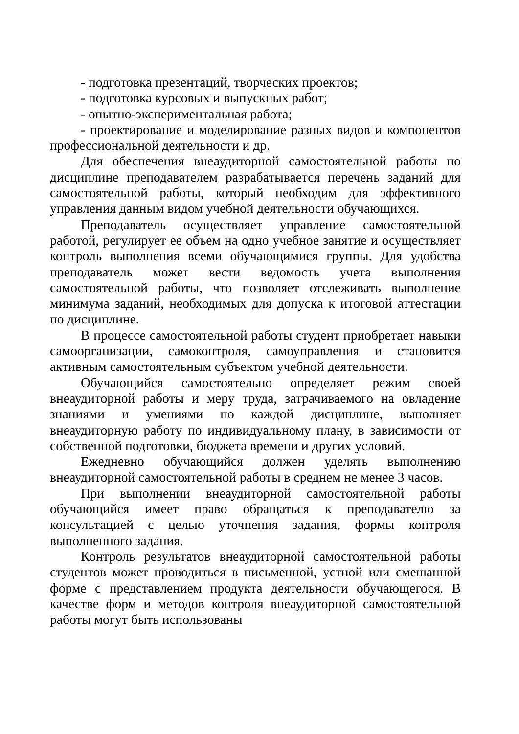- подготовка презентаций, творческих проектов;
- подготовка курсовых и выпускных работ;
- опытно-экспериментальная работа;
- проектирование и моделирование разных видов и компонентов профессиональной деятельности и др.
Для обеспечения внеаудиторной самостоятельной работы по дисциплине преподавателем разрабатывается перечень заданий для самостоятельной работы, который необходим для эффективного управления данным видом учебной деятельности обучающихся.
Преподаватель осуществляет управление самостоятельной работой, регулирует ее объем на одно учебное занятие и осуществляет контроль выполнения всеми обучающимися группы. Для удобства преподаватель может вести ведомость учета выполнения самостоятельной работы, что позволяет отслеживать выполнение минимума заданий, необходимых для допуска к итоговой аттестации по дисциплине.
В процессе самостоятельной работы студент приобретает навыки самоорганизации, самоконтроля, самоуправления и становится активным самостоятельным субъектом учебной деятельности.
Обучающийся самостоятельно определяет режим своей внеаудиторной работы и меру труда, затрачиваемого на овладение знаниями и умениями по каждой дисциплине, выполняет внеаудиторную работу по индивидуальному плану, в зависимости от собственной подготовки, бюджета времени и других условий.
Ежедневно обучающийся должен уделять выполнению внеаудиторной самостоятельной работы в среднем не менее 3 часов.
При выполнении внеаудиторной самостоятельной работы обучающийся имеет право обращаться к преподавателю за консультацией с целью уточнения задания, формы контроля выполненного задания.
Контроль результатов внеаудиторной самостоятельной работы студентов может проводиться в письменной, устной или смешанной форме с представлением продукта деятельности обучающегося. В качестве форм и методов контроля внеаудиторной самостоятельной работы могут быть использованы